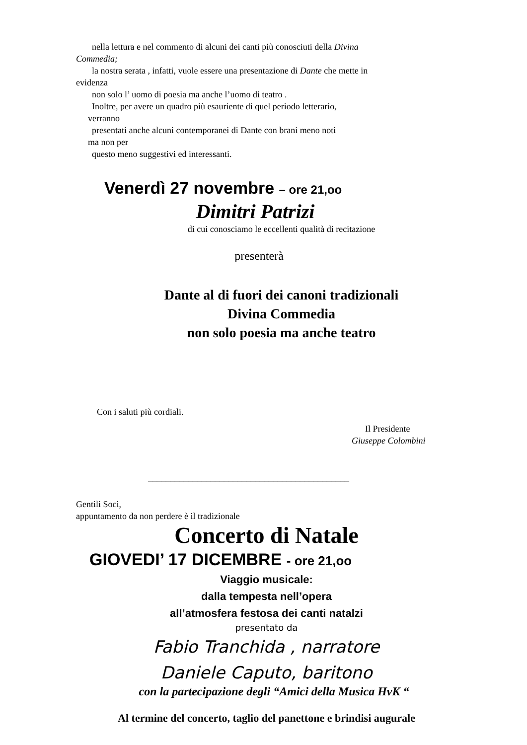nella lettura e nel commento di alcuni dei canti più conosciuti della Divina
Commedia;
la nostra serata , infatti, vuole essere una presentazione di Dante che mette in
evidenza
non solo l’ uomo di poesia ma anche l’uomo di teatro .
Inoltre, per avere un quadro più esauriente di quel periodo letterario,
verranno
presentati anche alcuni contemporanei di Dante con brani meno noti
ma non per
questo meno suggestivi ed interessanti.
Venerdì 27 novembre – ore 21,oo
Dimitri Patrizi
di cui conosciamo le eccellenti qualità di recitazione
presenterà
Dante al di fuori dei canoni tradizionali
Divina Commedia
non solo poesia ma anche teatro
Con i saluti più cordiali.
Il Presidente
Giuseppe Colombini
_____________________________________________
Gentili Soci,
appuntamento da non perdere è il tradizionale
Concerto di Natale
GIOVEDI’ 17 DICEMBRE - ore 21,oo
Viaggio musicale:
dalla tempesta nell’opera
all’atmosfera festosa dei canti natalzi
presentato da
Fabio Tranchida , narratore
Daniele Caputo, baritono
con la partecipazione degli “Amici della Musica HvK “
Al termine del concerto, taglio del panettone e brindisi augurale